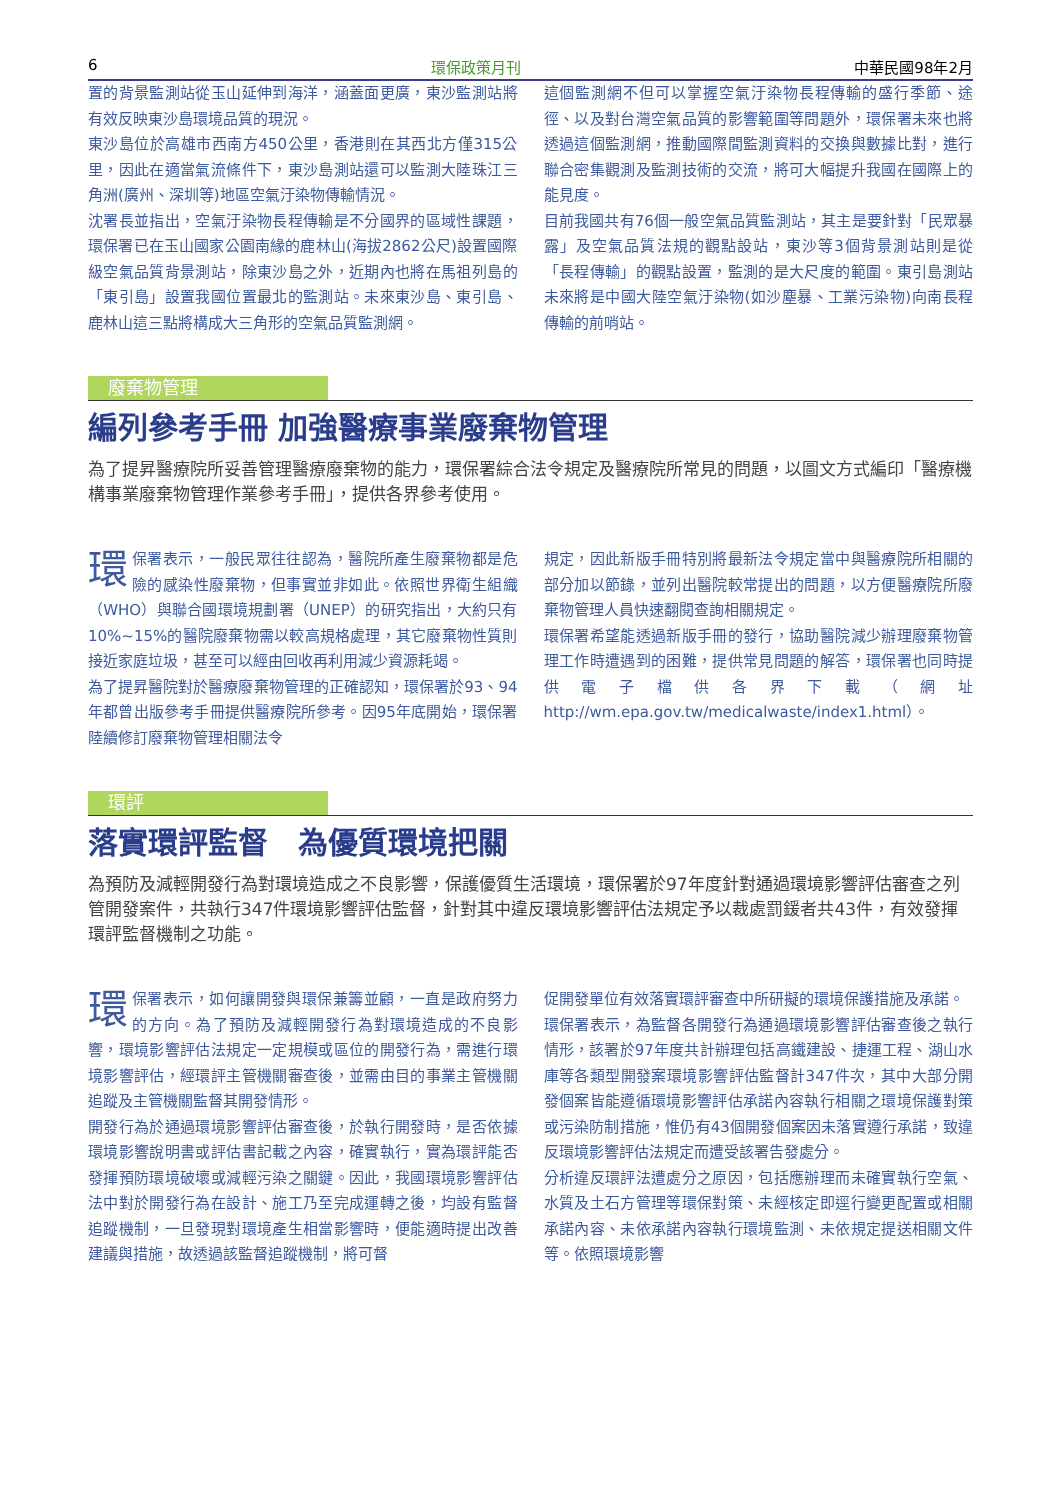6 環保政策月刊 中華民國98年2月
置的背景監測站從玉山延伸到海洋，涵蓋面更廣，東沙監測站將有效反映東沙島環境品質的現況。
東沙島位於高雄市西南方450公里，香港則在其西北方僅315公里，因此在適當氣流條件下，東沙島測站還可以監測大陸珠江三角洲(廣州、深圳等)地區空氣汙染物傳輸情況。
沈署長並指出，空氣汙染物長程傳輸是不分國界的區域性課題，環保署已在玉山國家公園南緣的鹿林山(海拔2862公尺)設置國際級空氣品質背景測站，除東沙島之外，近期內也將在馬祖列島的「東引島」設置我國位置最北的監測站。未來東沙島、東引島、鹿林山這三點將構成大三角形的空氣品質監測網。
這個監測網不但可以掌握空氣汙染物長程傳輸的盛行季節、途徑、以及對台灣空氣品質的影響範圍等問題外，環保署未來也將透過這個監測網，推動國際間監測資料的交換與數據比對，進行聯合密集觀測及監測技術的交流，將可大幅提升我國在國際上的能見度。
目前我國共有76個一般空氣品質監測站，其主是要針對「民眾暴露」及空氣品質法規的觀點設站，東沙等3個背景測站則是從「長程傳輸」的觀點設置，監測的是大尺度的範圍。東引島測站未來將是中國大陸空氣汙染物(如沙塵暴、工業污染物)向南長程傳輸的前哨站。
廢棄物管理
編列參考手冊 加強醫療事業廢棄物管理
為了提昇醫療院所妥善管理醫療廢棄物的能力，環保署綜合法令規定及醫療院所常見的問題，以圖文方式編印「醫療機構事業廢棄物管理作業參考手冊」，提供各界參考使用。
環保署表示，一般民眾往往認為，醫院所產生廢棄物都是危險的感染性廢棄物，但事實並非如此。依照世界衛生組織（WHO）與聯合國環境規劃署（UNEP）的研究指出，大約只有10%~15%的醫院廢棄物需以較高規格處理，其它廢棄物性質則接近家庭垃圾，甚至可以經由回收再利用減少資源耗竭。
為了提昇醫院對於醫療廢棄物管理的正確認知，環保署於93、94年都曾出版參考手冊提供醫療院所參考。因95年底開始，環保署陸續修訂廢棄物管理相關法令
規定，因此新版手冊特別將最新法令規定當中與醫療院所相關的部分加以節錄，並列出醫院較常提出的問題，以方便醫療院所廢棄物管理人員快速翻閱查詢相關規定。
環保署希望能透過新版手冊的發行，協助醫院減少辦理廢棄物管理工作時遭遇到的困難，提供常見問題的解答，環保署也同時提供電子檔供各界下載（網址http://wm.epa.gov.tw/medicalwaste/index1.html）。
環評
落實環評監督　為優質環境把關
為預防及減輕開發行為對環境造成之不良影響，保護優質生活環境，環保署於97年度針對通過環境影響評估審查之列管開發案件，共執行347件環境影響評估監督，針對其中違反環境影響評估法規定予以裁處罰鍰者共43件，有效發揮環評監督機制之功能。
環保署表示，如何讓開發與環保兼籌並顧，一直是政府努力的方向。為了預防及減輕開發行為對環境造成的不良影響，環境影響評估法規定一定規模或區位的開發行為，需進行環境影響評估，經環評主管機關審查後，並需由目的事業主管機關追蹤及主管機關監督其開發情形。
開發行為於通過環境影響評估審查後，於執行開發時，是否依據環境影響說明書或評估書記載之內容，確實執行，實為環評能否發揮預防環境破壞或減輕污染之關鍵。因此，我國環境影響評估法中對於開發行為在設計、施工乃至完成運轉之後，均設有監督追蹤機制，一旦發現對環境產生相當影響時，便能適時提出改善建議與措施，故透過該監督追蹤機制，將可督
促開發單位有效落實環評審查中所研擬的環境保護措施及承諾。
環保署表示，為監督各開發行為通過環境影響評估審查後之執行情形，該署於97年度共計辦理包括高鐵建設、捷運工程、湖山水庫等各類型開發案環境影響評估監督計347件次，其中大部分開發個案皆能遵循環境影響評估承諾內容執行相關之環境保護對策或污染防制措施，惟仍有43個開發個案因未落實遵行承諾，致違反環境影響評估法規定而遭受該署告發處分。
分析違反環評法遭處分之原因，包括應辦理而未確實執行空氣、水質及土石方管理等環保對策、未經核定即逕行變更配置或相關承諾內容、未依承諾內容執行環境監測、未依規定提送相關文件等。依照環境影響